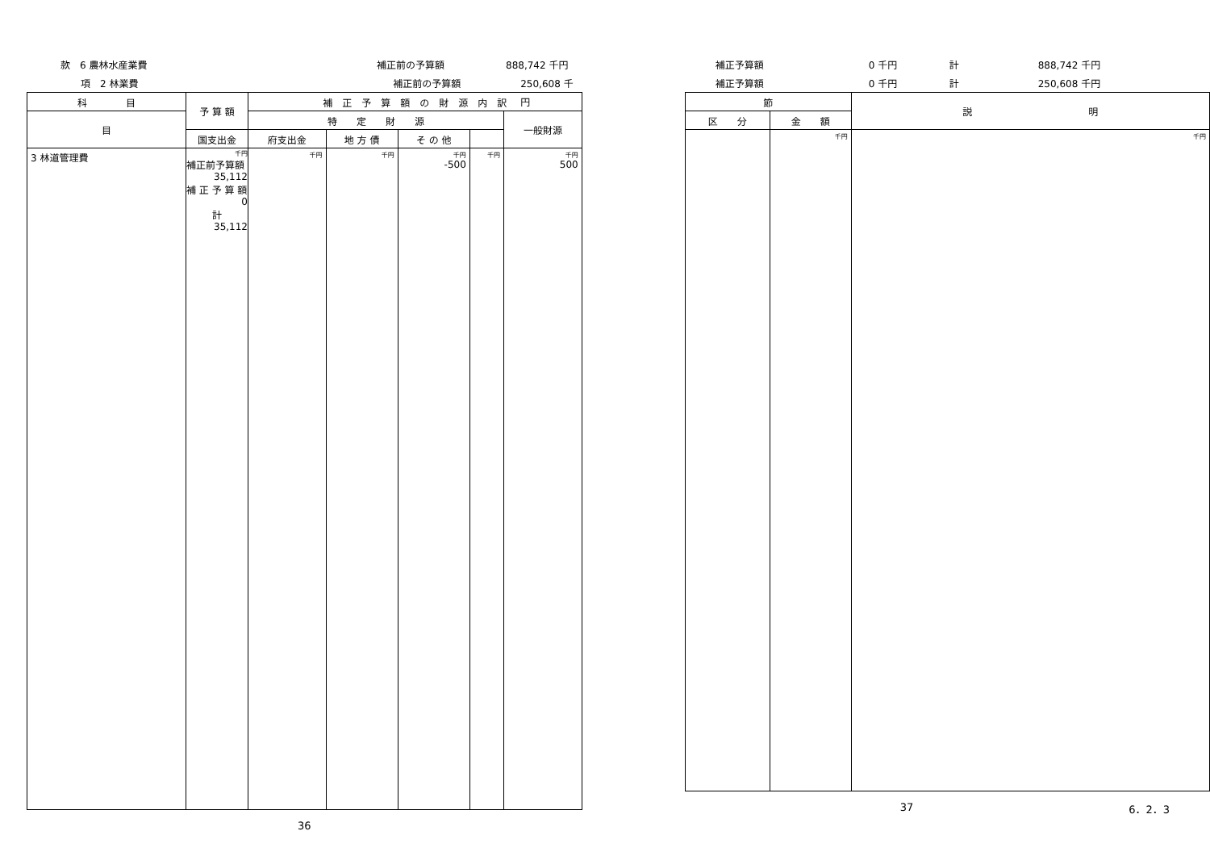款　6 農林水産業費 補正前の予算額 888,742 千円
項　2 林業費 補正前の予算額 250,608 千円
| 科 目 | 予 算 額 | 補 正 予 算 額 の 財 源 内 訳 | | | | |
| --- | --- | --- | --- | --- | --- | --- |
| 目 | | 特 定 財 源 | | | | 一般財源 |
| | 国支出金 | 府支出金 | 地 方 債 | そ の 他 | | |
| 3 林道管理費 | 千円 補正前予算額 35,112 補 正 予 算 額 0 計 35,112 | 千円 | 千円 | 千円 -500 | 千円 | 千円 500 |
36
補正予算額 0 千円 計 888,742 千円
補正予算額 0 千円 計 250,608 千円
| 節 | | 説 明 |
| --- | --- | --- |
| 区 分 | 金 額 | |
| | 千円 | 千円 |
37 6．2．3